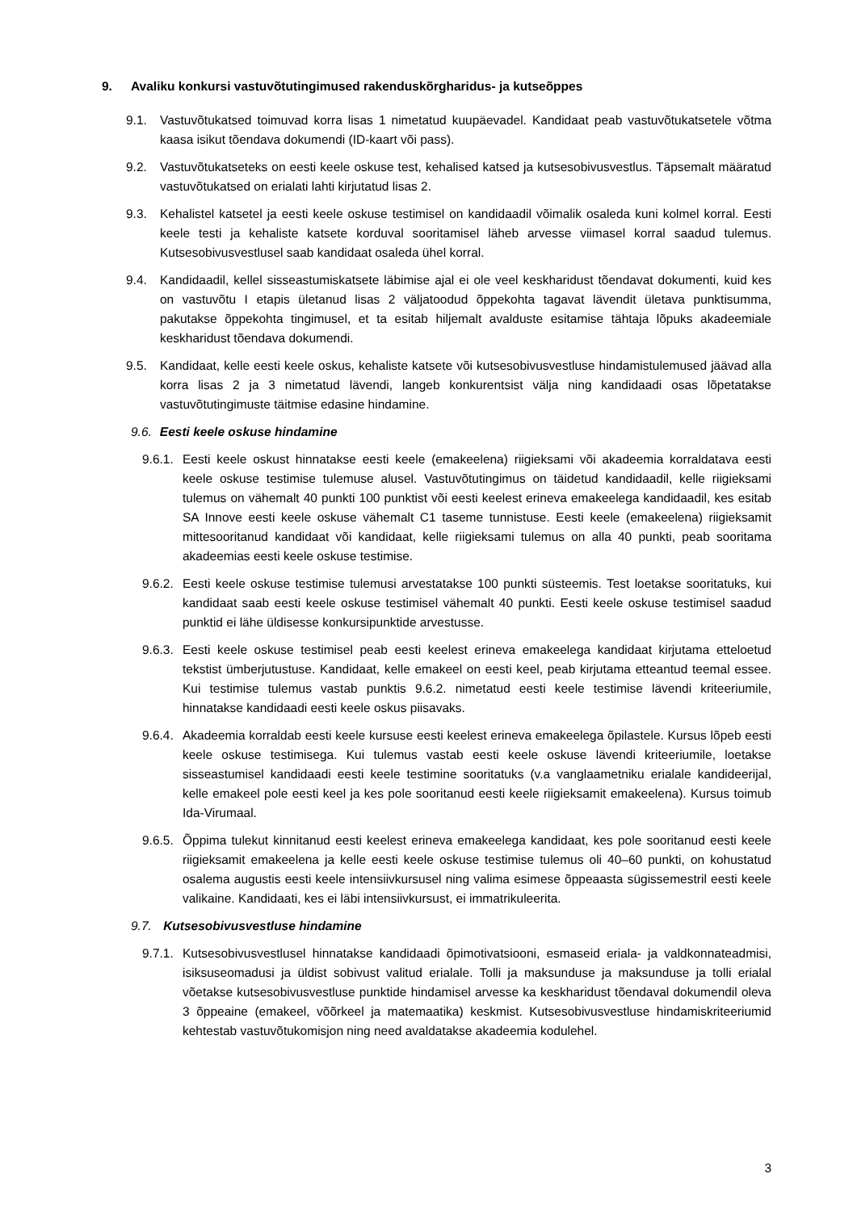9. Avaliku konkursi vastuvõtutingimused rakenduskõrgharidus- ja kutseõppes
9.1. Vastuvõtukatsed toimuvad korra lisas 1 nimetatud kuupäevadel. Kandidaat peab vastuvõtukatsetele võtma kaasa isikut tõendava dokumendi (ID-kaart või pass).
9.2. Vastuvõtukatseteks on eesti keele oskuse test, kehalised katsed ja kutsesobivusvestlus. Täpsemalt määratud vastuvõtukatsed on erialati lahti kirjutatud lisas 2.
9.3. Kehalistel katsetel ja eesti keele oskuse testimisel on kandidaadil võimalik osaleda kuni kolmel korral. Eesti keele testi ja kehaliste katsete korduval sooritamisel läheb arvesse viimasel korral saadud tulemus. Kutsesobivusvestlusel saab kandidaat osaleda ühel korral.
9.4. Kandidaadil, kellel sisseastumiskatsete läbimise ajal ei ole veel keskharidust tõendavat dokumenti, kuid kes on vastuvõtu I etapis ületanud lisas 2 väljatoodud õppekohta tagavat lävendit ületava punktisumma, pakutakse õppekohta tingimusel, et ta esitab hiljemalt avalduste esitamise tähtaja lõpuks akadeemiale keskharidust tõendava dokumendi.
9.5. Kandidaat, kelle eesti keele oskus, kehaliste katsete või kutsesobivusvestluse hindamistulemused jäävad alla korra lisas 2 ja 3 nimetatud lävendi, langeb konkurentsist välja ning kandidaadi osas lõpetatakse vastuvõtutingimuste täitmise edasine hindamine.
9.6. Eesti keele oskuse hindamine
9.6.1.
Eesti keele oskust hinnatakse eesti keele (emakeelena) riigieksami või akadeemia korraldatava eesti keele oskuse testimise tulemuse alusel. Vastuvõtutingimus on täidetud kandidaadil, kelle riigieksami tulemus on vähemalt 40 punkti 100 punktist või eesti keelest erineva emakeelega kandidaadil, kes esitab SA Innove eesti keele oskuse vähemalt C1 taseme tunnistuse. Eesti keele (emakeelena) riigieksamit mittesooritanud kandidaat või kandidaat, kelle riigieksami tulemus on alla 40 punkti, peab sooritama akadeemias eesti keele oskuse testimise.
9.6.2.
Eesti keele oskuse testimise tulemusi arvestatakse 100 punkti süsteemis. Test loetakse sooritatuks, kui kandidaat saab eesti keele oskuse testimisel vähemalt 40 punkti. Eesti keele oskuse testimisel saadud punktid ei lähe üldisesse konkursipunktide arvestusse.
9.6.3.
Eesti keele oskuse testimisel peab eesti keelest erineva emakeelega kandidaat kirjutama etteloetud tekstist ümberjutustuse. Kandidaat, kelle emakeel on eesti keel, peab kirjutama etteantud teemal essee. Kui testimise tulemus vastab punktis 9.6.2. nimetatud eesti keele testimise lävendi kriteeriumile, hinnatakse kandidaadi eesti keele oskus piisavaks.
9.6.4.
Akadeemia korraldab eesti keele kursuse eesti keelest erineva emakeelega õpilastele. Kursus lõpeb eesti keele oskuse testimisega. Kui tulemus vastab eesti keele oskuse lävendi kriteeriumile, loetakse sisseastumisel kandidaadi eesti keele testimine sooritatuks (v.a vanglaametniku erialale kandideerijal, kelle emakeel pole eesti keel ja kes pole sooritanud eesti keele riigieksamit emakeelena). Kursus toimub Ida-Virumaal.
9.6.5.
Õppima tulekut kinnitanud eesti keelest erineva emakeelega kandidaat, kes pole sooritanud eesti keele riigieksamit emakeelena ja kelle eesti keele oskuse testimise tulemus oli 40–60 punkti, on kohustatud osalema augustis eesti keele intensiivkursusel ning valima esimese õppeaasta sügissemestril eesti keele valikaine. Kandidaati, kes ei läbi intensiivkursust, ei immatrikuleerita.
9.7. Kutsesobivusvestluse hindamine
9.7.1.
Kutsesobivusvestlusel hinnatakse kandidaadi õpimotivatsiooni, esmaseid eriala- ja valdkonnateadmisi, isiksuseomadusi ja üldist sobivust valitud erialale. Tolli ja maksunduse ja maksunduse ja tolli erialal võetakse kutsesobivusvestluse punktide hindamisel arvesse ka keskharidust tõendaval dokumendil oleva 3 õppeaine (emakeel, võõrkeel ja matemaatika) keskmist. Kutsesobivusvestluse hindamiskriteeriumid kehtestab vastuvõtukomisjon ning need avaldatakse akadeemia kodulehel.
3